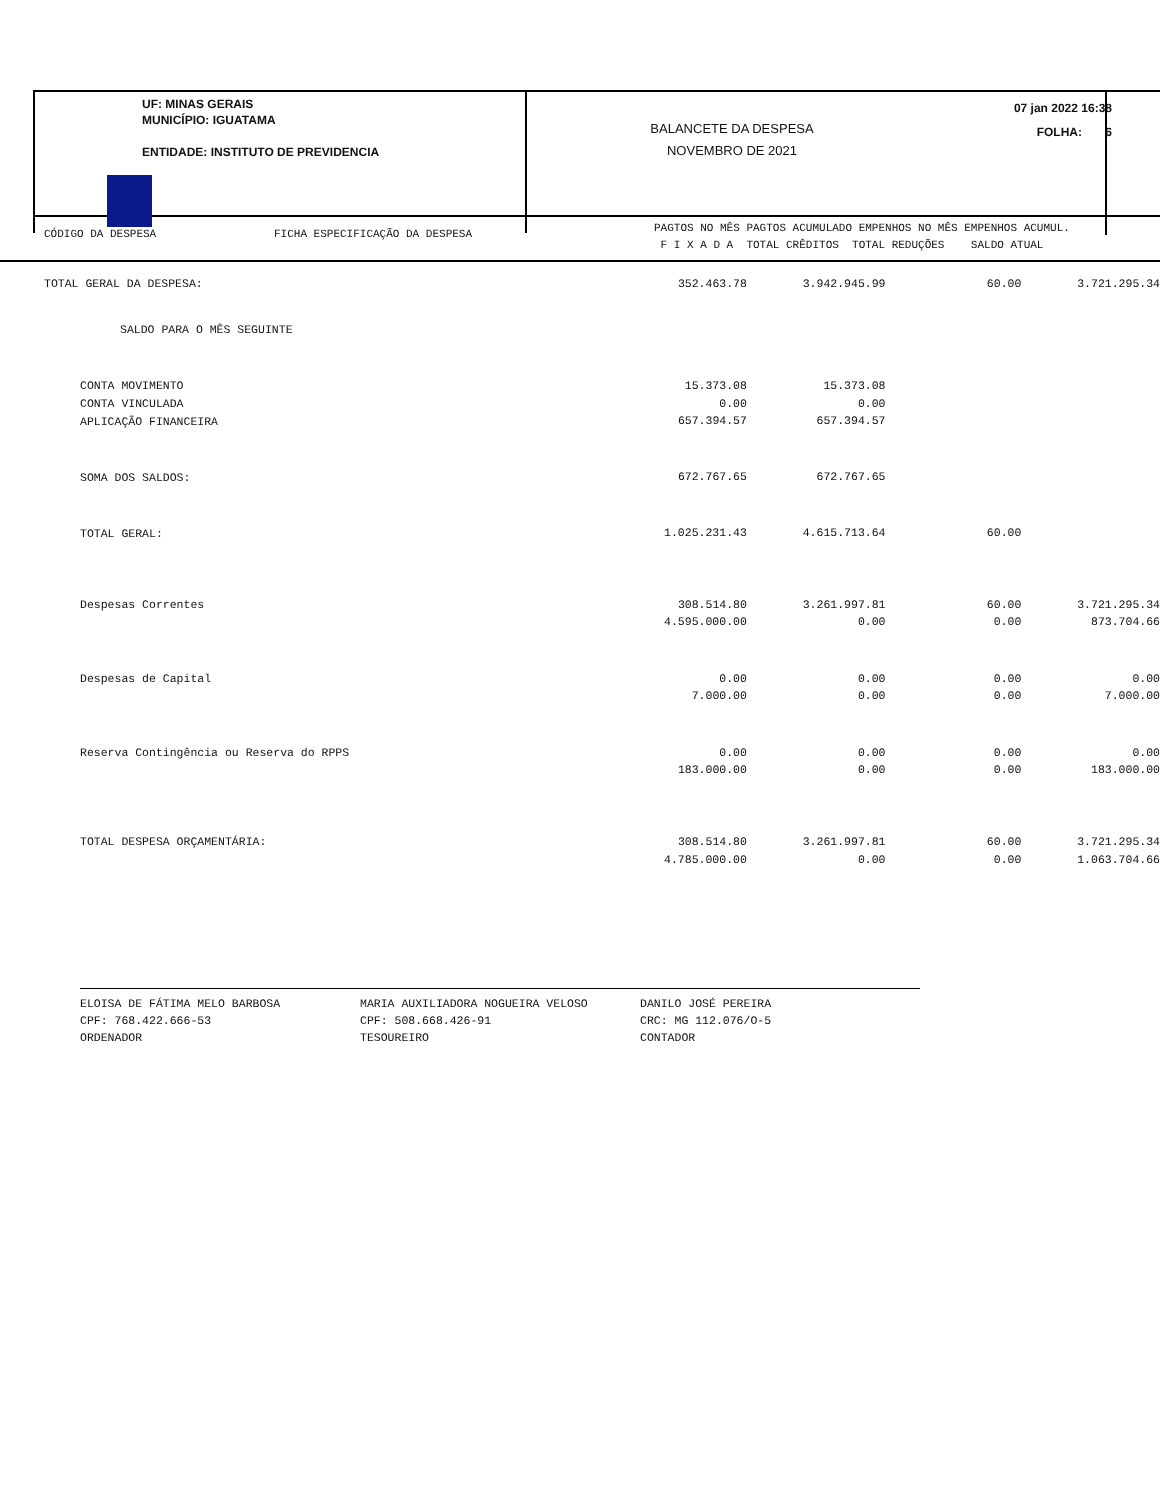UF: MINAS GERAIS
MUNICÍPIO: IGUATAMA
ENTIDADE: INSTITUTO DE PREVIDENCIA
BALANCETE DA DESPESA
NOVEMBRO DE 2021
07 jan 2022 16:38
FOLHA: 6
CÓDIGO DA DESPESA FICHA ESPECIFICAÇÃO DA DESPESA
PAGTOS NO MÊS PAGTOS ACUMULADO EMPENHOS NO MÊS EMPENHOS ACUMUL.
F I X A D A TOTAL CRÊDITOS TOTAL REDUÇÕES SALDO ATUAL
| TOTAL GERAL DA DESPESA: | 352.463.78 | 3.942.945.99 | 60.00 | 3.721.295.34 |
| SALDO PARA O MÊS SEGUINTE | | | | |
| CONTA MOVIMENTO | 15.373.08 | 15.373.08 | | |
| CONTA VINCULADA | 0.00 | 0.00 | | |
| APLICAÇÃO FINANCEIRA | 657.394.57 | 657.394.57 | | |
| SOMA DOS SALDOS: | 672.767.65 | 672.767.65 | | |
| TOTAL GERAL: | 1.025.231.43 | 4.615.713.64 | 60.00 | |
| Despesas Correntes | 308.514.80 | 3.261.997.81 | 60.00 | 3.721.295.34 |
| | 4.595.000.00 | 0.00 | 0.00 | 873.704.66 |
| Despesas de Capital | 0.00 | 0.00 | 0.00 | 0.00 |
| | 7.000.00 | 0.00 | 0.00 | 7.000.00 |
| Reserva Contingência ou Reserva do RPPS | 0.00 | 0.00 | 0.00 | 0.00 |
| | 183.000.00 | 0.00 | 0.00 | 183.000.00 |
| TOTAL DESPESA ORÇAMENTÁRIA: | 308.514.80 | 3.261.997.81 | 60.00 | 3.721.295.34 |
| | 4.785.000.00 | 0.00 | 0.00 | 1.063.704.66 |
ELOISA DE FÁTIMA MELO BARBOSA CPF: 768.422.666-53 ORDENADOR
MARIA AUXILIADORA NOGUEIRA VELOSO CPF: 508.668.426-91 TESOUREIRO
DANILO JOSÉ PEREIRA CRC: MG 112.076/O-5 CONTADOR